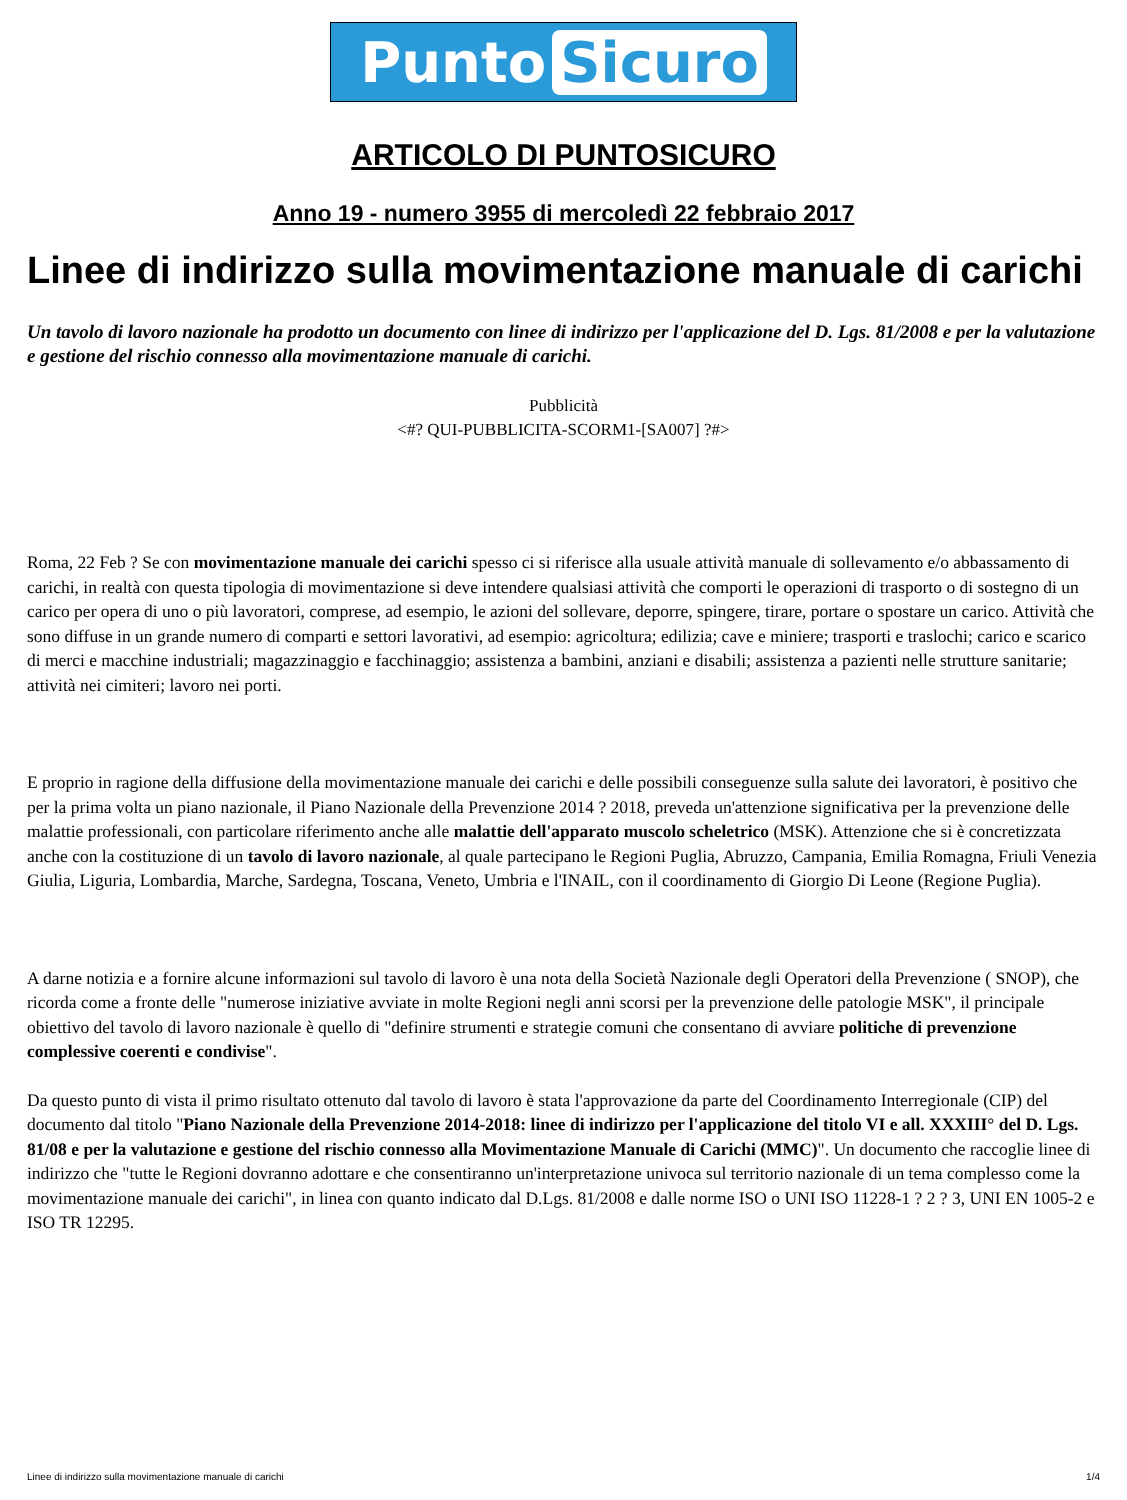Punto Sicuro
ARTICOLO DI PUNTOSICURO
Anno 19 - numero 3955 di mercoledì 22 febbraio 2017
Linee di indirizzo sulla movimentazione manuale di carichi
Un tavolo di lavoro nazionale ha prodotto un documento con linee di indirizzo per l'applicazione del D. Lgs. 81/2008 e per la valutazione e gestione del rischio connesso alla movimentazione manuale di carichi.
Pubblicità
<#? QUI-PUBBLICITA-SCORM1-[SA007] ?#>
Roma, 22 Feb ? Se con movimentazione manuale dei carichi spesso ci si riferisce alla usuale attività manuale di sollevamento e/o abbassamento di carichi, in realtà con questa tipologia di movimentazione si deve intendere qualsiasi attività che comporti le operazioni di trasporto o di sostegno di un carico per opera di uno o più lavoratori, comprese, ad esempio, le azioni del sollevare, deporre, spingere, tirare, portare o spostare un carico. Attività che sono diffuse in un grande numero di comparti e settori lavorativi, ad esempio: agricoltura; edilizia; cave e miniere; trasporti e traslochi; carico e scarico di merci e macchine industriali; magazzinaggio e facchinaggio; assistenza a bambini, anziani e disabili; assistenza a pazienti nelle strutture sanitarie; attività nei cimiteri; lavoro nei porti.
E proprio in ragione della diffusione della movimentazione manuale dei carichi e delle possibili conseguenze sulla salute dei lavoratori, è positivo che per la prima volta un piano nazionale, il Piano Nazionale della Prevenzione 2014 ? 2018, preveda un'attenzione significativa per la prevenzione delle malattie professionali, con particolare riferimento anche alle malattie dell'apparato muscolo scheletrico (MSK). Attenzione che si è concretizzata anche con la costituzione di un tavolo di lavoro nazionale, al quale partecipano le Regioni Puglia, Abruzzo, Campania, Emilia Romagna, Friuli Venezia Giulia, Liguria, Lombardia, Marche, Sardegna, Toscana, Veneto, Umbria e l'INAIL, con il coordinamento di Giorgio Di Leone (Regione Puglia).
A darne notizia e a fornire alcune informazioni sul tavolo di lavoro è una nota della Società Nazionale degli Operatori della Prevenzione ( SNOP), che ricorda come a fronte delle "numerose iniziative avviate in molte Regioni negli anni scorsi per la prevenzione delle patologie MSK", il principale obiettivo del tavolo di lavoro nazionale è quello di "definire strumenti e strategie comuni che consentano di avviare politiche di prevenzione complessive coerenti e condivise".
Da questo punto di vista il primo risultato ottenuto dal tavolo di lavoro è stata l'approvazione da parte del Coordinamento Interregionale (CIP) del documento dal titolo "Piano Nazionale della Prevenzione 2014-2018: linee di indirizzo per l'applicazione del titolo VI e all. XXXIII° del D. Lgs. 81/08 e per la valutazione e gestione del rischio connesso alla Movimentazione Manuale di Carichi (MMC)". Un documento che raccoglie linee di indirizzo che "tutte le Regioni dovranno adottare e che consentiranno un'interpretazione univoca sul territorio nazionale di un tema complesso come la movimentazione manuale dei carichi", in linea con quanto indicato dal D.Lgs. 81/2008 e dalle norme ISO o UNI ISO 11228-1 ? 2 ? 3, UNI EN 1005-2 e ISO TR 12295.
Linee di indirizzo sulla movimentazione manuale di carichi 1/4